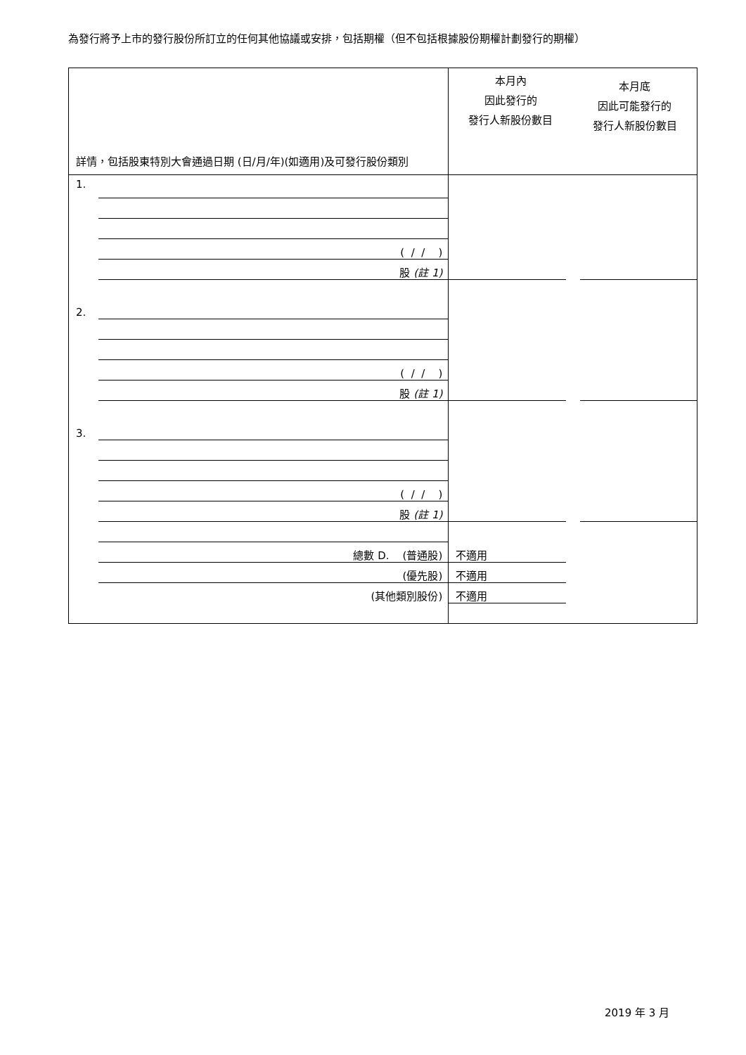為發行將予上市的發行股份所訂立的任何其他協議或安排，包括期權（但不包括根據股份期權計劃發行的期權）
| 詳情，包括股東特別大會通過日期 (日/月/年)(如適用)及可發行股份類別 | | 本月內 因此發行的 發行人新股份數目 本月底 因此可能發行的 發行人新股份數目 | | |
| 1. | | | | |
| | ( / / ) | | | |
| | 股 (註 1) | | | |
| 2. | | | | |
| | ( / / ) | | | |
| | 股 (註 1) | | | |
| 3. | | | | |
| | ( / / ) | | | |
| | 股 (註 1) | | | |
| | 總數 D. (普通股) | 不適用 | | |
| | (優先股) | 不適用 | | |
| | (其他類別股份) | 不適用 | | |
2019 年 3 月